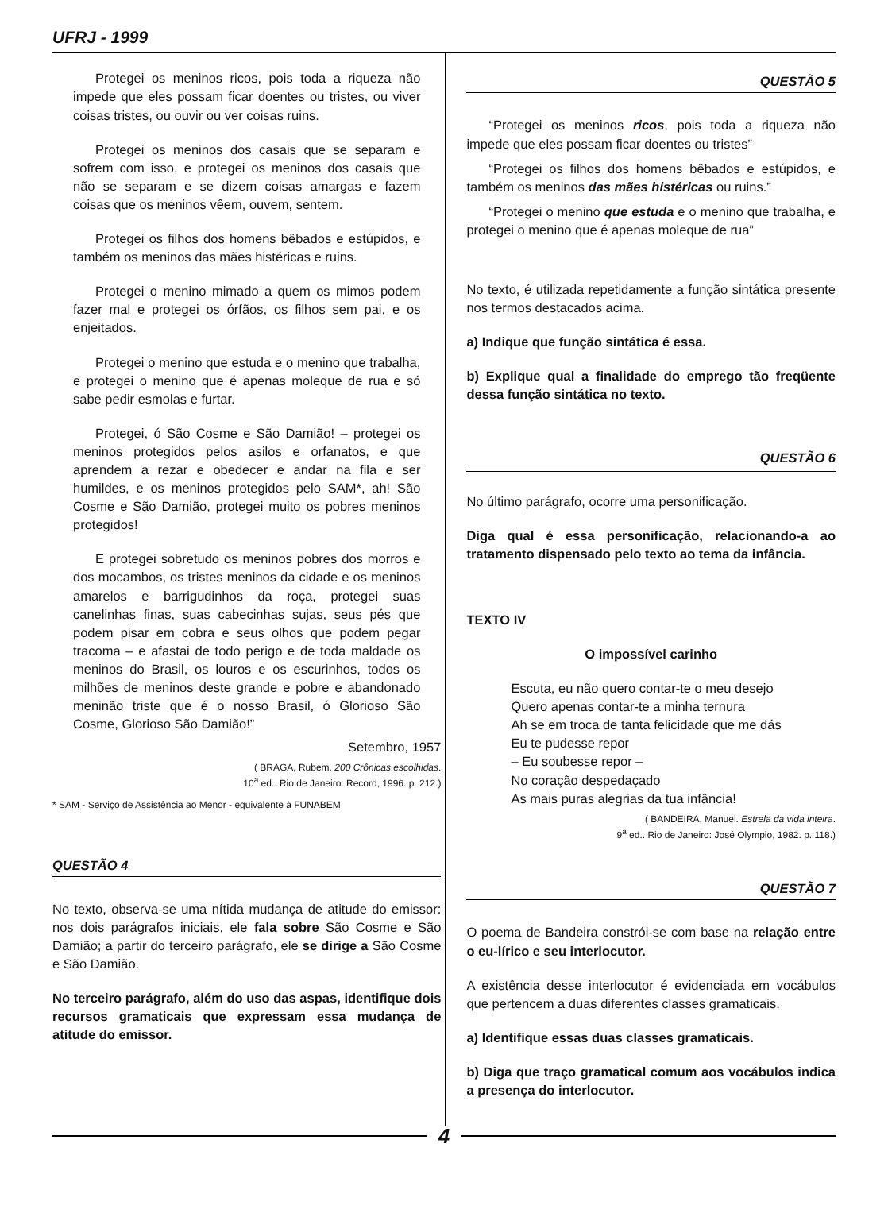UFRJ - 1999
Protegei os meninos ricos, pois toda a riqueza não impede que eles possam ficar doentes ou tristes, ou viver coisas tristes, ou ouvir ou ver coisas ruins.
Protegei os meninos dos casais que se separam e sofrem com isso, e protegei os meninos dos casais que não se separam e se dizem coisas amargas e fazem coisas que os meninos vêem, ouvem, sentem.
Protegei os filhos dos homens bêbados e estúpidos, e também os meninos das mães histéricas e ruins.
Protegei o menino mimado a quem os mimos podem fazer mal e protegei os órfãos, os filhos sem pai, e os enjeitados.
Protegei o menino que estuda e o menino que trabalha, e protegei o menino que é apenas moleque de rua e só sabe pedir esmolas e furtar.
Protegei, ó São Cosme e São Damião! – protegei os meninos protegidos pelos asilos e orfanatos, e que aprendem a rezar e obedecer e andar na fila e ser humildes, e os meninos protegidos pelo SAM*, ah! São Cosme e São Damião, protegei muito os pobres meninos protegidos!
E protegei sobretudo os meninos pobres dos morros e dos mocambos, os tristes meninos da cidade e os meninos amarelos e barrigudinhos da roça, protegei suas canelinhas finas, suas cabecinhas sujas, seus pés que podem pisar em cobra e seus olhos que podem pegar tracoma – e afastai de todo perigo e de toda maldade os meninos do Brasil, os louros e os escurinhos, todos os milhões de meninos deste grande e pobre e abandonado meninão triste que é o nosso Brasil, ó Glorioso São Cosme, Glorioso São Damião!”
Setembro, 1957
( BRAGA, Rubem. 200 Crônicas escolhidas.
10<sup>a</sup> ed.. Rio de Janeiro: Record, 1996. p. 212.)
* SAM - Serviço de Assistência ao Menor - equivalente à FUNABEM
QUESTÃO 4
No texto, observa-se uma nítida mudança de atitude do emissor: nos dois parágrafos iniciais, ele fala sobre São Cosme e São Damião; a partir do terceiro parágrafo, ele se dirige a São Cosme e São Damião.
No terceiro parágrafo, além do uso das aspas, identifique dois recursos gramaticais que expressam essa mudança de atitude do emissor.
QUESTÃO 5
“Protegei os meninos ricos, pois toda a riqueza não impede que eles possam ficar doentes ou tristes”
“Protegei os filhos dos homens bêbados e estúpidos, e também os meninos das mães histéricas ou ruins.”
“Protegei o menino que estuda e o menino que trabalha, e protegei o menino que é apenas moleque de rua”
No texto, é utilizada repetidamente a função sintática presente nos termos destacados acima.
a) Indique que função sintática é essa.
b) Explique qual a finalidade do emprego tão freqüente dessa função sintática no texto.
QUESTÃO 6
No último parágrafo, ocorre uma personificação.
Diga qual é essa personificação, relacionando-a ao tratamento dispensado pelo texto ao tema da infância.
TEXTO IV
O impossível carinho
Escuta, eu não quero contar-te o meu desejo
Quero apenas contar-te a minha ternura
Ah se em troca de tanta felicidade que me dás
Eu te pudesse repor
– Eu soubesse repor –
No coração despedaçado
As mais puras alegrias da tua infância!
( BANDEIRA, Manuel. Estrela da vida inteira.
9<sup>a</sup> ed.. Rio de Janeiro: José Olympio, 1982. p. 118.)
QUESTÃO 7
O poema de Bandeira constrói-se com base na relação entre o eu-lírico e seu interlocutor.
A existência desse interlocutor é evidenciada em vocábulos que pertencem a duas diferentes classes gramaticais.
a) Identifique essas duas classes gramaticais.
b) Diga que traço gramatical comum aos vocábulos indica a presença do interlocutor.
4